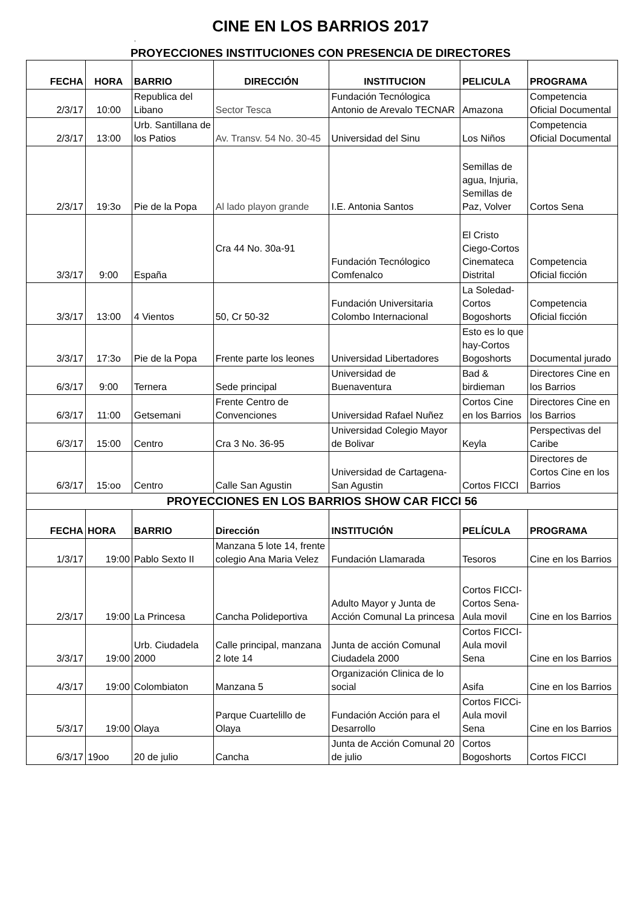CINE EN LOS BARRIOS 2017
,
PROYECCIONES INSTITUCIONES CON PRESENCIA DE DIRECTORES
| FECHA | HORA | BARRIO | DIRECCIÓN | INSTITUCION | PELICULA | PROGRAMA |
| --- | --- | --- | --- | --- | --- | --- |
| 2/3/17 | 10:00 | Republica del Libano | Sector Tesca | Fundación Tecnólogica Antonio de Arevalo TECNAR | Amazona | Competencia Oficial Documental |
| 2/3/17 | 13:00 | Urb. Santillana de los Patios | Av. Transv. 54 No. 30-45 | Universidad del Sinu | Los Niños | Competencia Oficial Documental |
| 2/3/17 | 19:3o | Pie de la Popa | Al lado playon grande | I.E. Antonia Santos | Semillas de agua, Injuria, Semillas de Paz, Volver | Cortos Sena |
| 3/3/17 | 9:00 | España | Cra 44 No. 30a-91 | Fundación Tecnólogico Comfenalco | El Cristo Ciego-Cortos Cinemateca Distrital | Competencia Oficial ficción |
| 3/3/17 | 13:00 | 4 Vientos | 50, Cr 50-32 | Fundación Universitaria Colombo Internacional | La Soledad-Cortos Bogoshorts | Competencia Oficial ficción |
| 3/3/17 | 17:3o | Pie de la Popa | Frente parte los leones | Universidad Libertadores | Esto es lo que hay-Cortos Bogoshorts | Documental jurado |
| 6/3/17 | 9:00 | Ternera | Sede principal | Universidad de Buenaventura | Bad & birdieman | Directores Cine en los Barrios |
| 6/3/17 | 11:00 | Getsemani | Frente Centro de Convenciones | Universidad Rafael Nuñez | Cortos Cine en los Barrios | Directores Cine en los Barrios |
| 6/3/17 | 15:00 | Centro | Cra 3 No. 36-95 | Universidad Colegio Mayor de Bolivar | Keyla | Perspectivas del Caribe |
| 6/3/17 | 15:oo | Centro | Calle San Agustin | Universidad de Cartagena-San Agustin | Cortos FICCI | Directores de Cortos Cine en los Barrios |
| PROYECCIONES EN LOS BARRIOS SHOW CAR FICCI 56 | | | | | | |
| FECHA | HORA | BARRIO | Dirección | INSTITUCIÓN | PELÍCULA | PROGRAMA |
| 1/3/17 | 19:00 | Pablo Sexto II | Manzana 5 lote 14, frente colegio Ana Maria Velez | Fundación Llamarada | Tesoros | Cine en los Barrios |
| 2/3/17 | 19:00 | La Princesa | Cancha Polideportiva | Adulto Mayor y Junta de Acción Comunal La princesa | Cortos FICCI-Cortos Sena-Aula movil | Cine en los Barrios |
| 3/3/17 | 19:00 | Urb. Ciudadela 2000 | Calle principal, manzana 2 lote 14 | Junta de acción Comunal Ciudadela 2000 | Cortos FICCI-Aula movil Sena | Cine en los Barrios |
| 4/3/17 | 19:00 | Colombiaton | Manzana 5 | Organización Clinica de lo social | Asifa | Cine en los Barrios |
| 5/3/17 | 19:00 | Olaya | Parque Cuartelillo de Olaya | Fundación Acción para el Desarrollo | Cortos FICCi-Aula movil Sena | Cine en los Barrios |
| 6/3/17 | 19oo | 20 de julio | Cancha | Junta de Acción Comunal 20 de julio | Cortos Bogoshorts | Cortos FICCI |